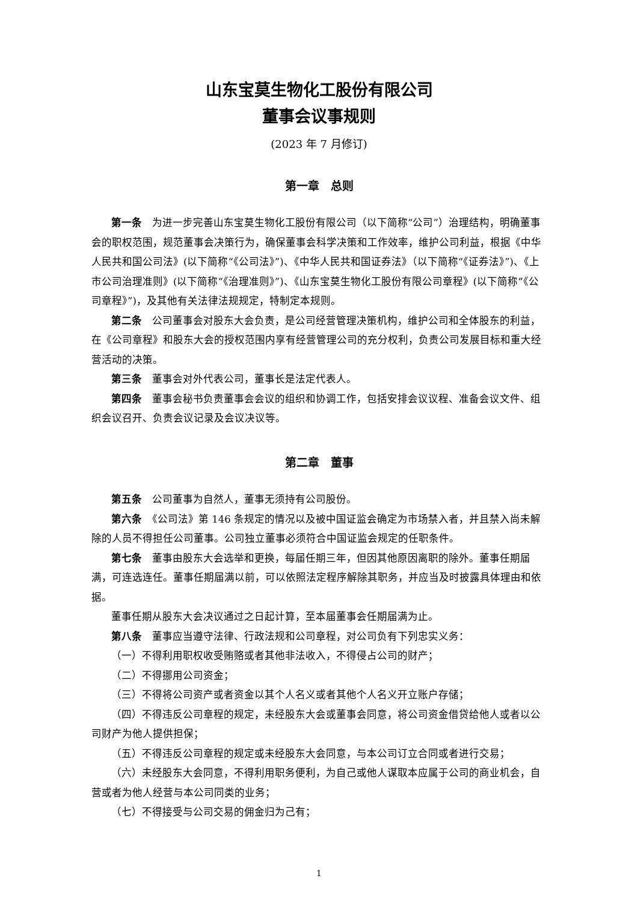山东宝莫生物化工股份有限公司
董事会议事规则
(2023 年 7 月修订)
第一章　总则
第一条　为进一步完善山东宝莫生物化工股份有限公司（以下简称“公司”）治理结构，明确董事会的职权范围，规范董事会决策行为，确保董事会科学决策和工作效率，维护公司利益，根据《中华人民共和国公司法》(以下简称“《公司法》”)、《中华人民共和国证券法》（以下简称“《证券法》”)、《上市公司治理准则》(以下简称“《治理准则》”)、《山东宝莫生物化工股份有限公司章程》(以下简称“《公司章程》”)，及其他有关法律法规规定，特制定本规则。
第二条　公司董事会对股东大会负责，是公司经营管理决策机构，维护公司和全体股东的利益，在《公司章程》和股东大会的授权范围内享有经营管理公司的充分权利，负责公司发展目标和重大经营活动的决策。
第三条　董事会对外代表公司，董事长是法定代表人。
第四条　董事会秘书负责董事会会议的组织和协调工作，包括安排会议议程、准备会议文件、组织会议召开、负责会议记录及会议决议等。
第二章　董事
第五条　公司董事为自然人，董事无须持有公司股份。
第六条　《公司法》第 146 条规定的情况以及被中国证监会确定为市场禁入者，并且禁入尚未解除的人员不得担任公司董事。公司独立董事必须符合中国证监会规定的任职条件。
第七条　董事由股东大会选举和更换，每届任期三年，但因其他原因离职的除外。董事任期届满，可连选连任。董事任期届满以前，可以依照法定程序解除其职务，并应当及时披露具体理由和依据。
董事任期从股东大会决议通过之日起计算，至本届董事会任期届满为止。
第八条　董事应当遵守法律、行政法规和公司章程，对公司负有下列忠实义务：
（一）不得利用职权收受贿赂或者其他非法收入，不得侵占公司的财产；
（二）不得挪用公司资金；
（三）不得将公司资产或者资金以其个人名义或者其他个人名义开立账户存储；
（四）不得违反公司章程的规定，未经股东大会或董事会同意，将公司资金借贷给他人或者以公司财产为他人提供担保；
（五）不得违反公司章程的规定或未经股东大会同意，与本公司订立合同或者进行交易；
（六）未经股东大会同意，不得利用职务便利，为自己或他人谋取本应属于公司的商业机会，自营或者为他人经营与本公司同类的业务；
（七）不得接受与公司交易的佣金归为己有；
1